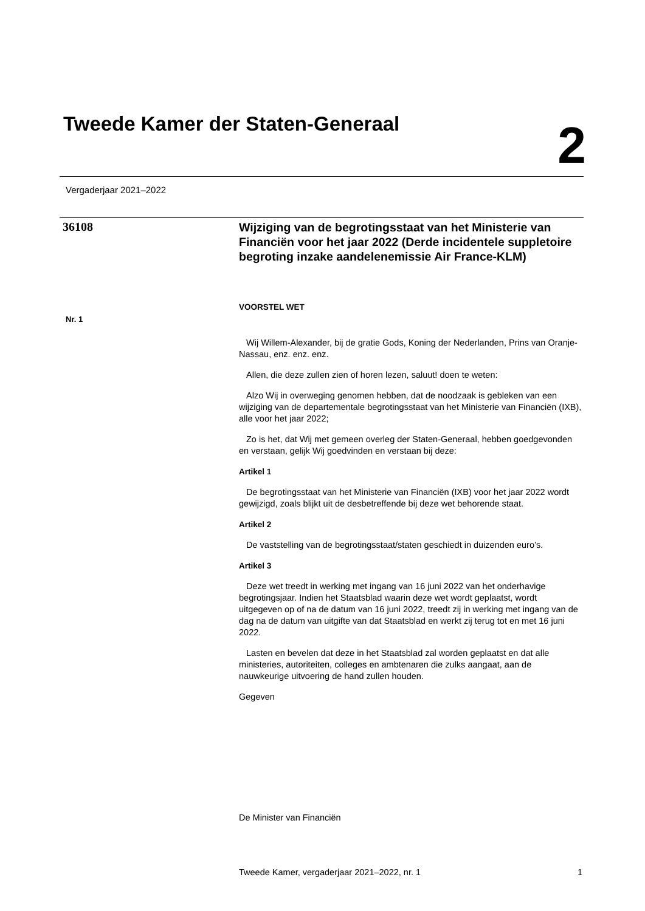Tweede Kamer der Staten-Generaal
2
Vergaderjaar 2021–2022
36108
Nr. 1
Wijziging van de begrotingsstaat van het Ministerie van Financiën voor het jaar 2022 (Derde incidentele suppletoire begroting inzake aandelenemissie Air France-KLM)
VOORSTEL WET
Wij Willem-Alexander, bij de gratie Gods, Koning der Nederlanden, Prins van Oranje-Nassau, enz. enz. enz.
Allen, die deze zullen zien of horen lezen, saluut! doen te weten:
Alzo Wij in overweging genomen hebben, dat de noodzaak is gebleken van een wijziging van de departementale begrotingsstaat van het Ministerie van Financiën (IXB), alle voor het jaar 2022;
Zo is het, dat Wij met gemeen overleg der Staten-Generaal, hebben goedgevonden en verstaan, gelijk Wij goedvinden en verstaan bij deze:
Artikel 1
De begrotingsstaat van het Ministerie van Financiën (IXB) voor het jaar 2022 wordt gewijzigd, zoals blijkt uit de desbetreffende bij deze wet behorende staat.
Artikel 2
De vaststelling van de begrotingsstaat/staten geschiedt in duizenden euro’s.
Artikel 3
Deze wet treedt in werking met ingang van 16 juni 2022 van het onderhavige begrotingsjaar. Indien het Staatsblad waarin deze wet wordt geplaatst, wordt uitgegeven op of na de datum van 16 juni 2022, treedt zij in werking met ingang van de dag na de datum van uitgifte van dat Staatsblad en werkt zij terug tot en met 16 juni 2022.
Lasten en bevelen dat deze in het Staatsblad zal worden geplaatst en dat alle ministeries, autoriteiten, colleges en ambtenaren die zulks aangaat, aan de nauwkeurige uitvoering de hand zullen houden.
Gegeven
De Minister van Financiën
Tweede Kamer, vergaderjaar 2021–2022, nr. 1 1